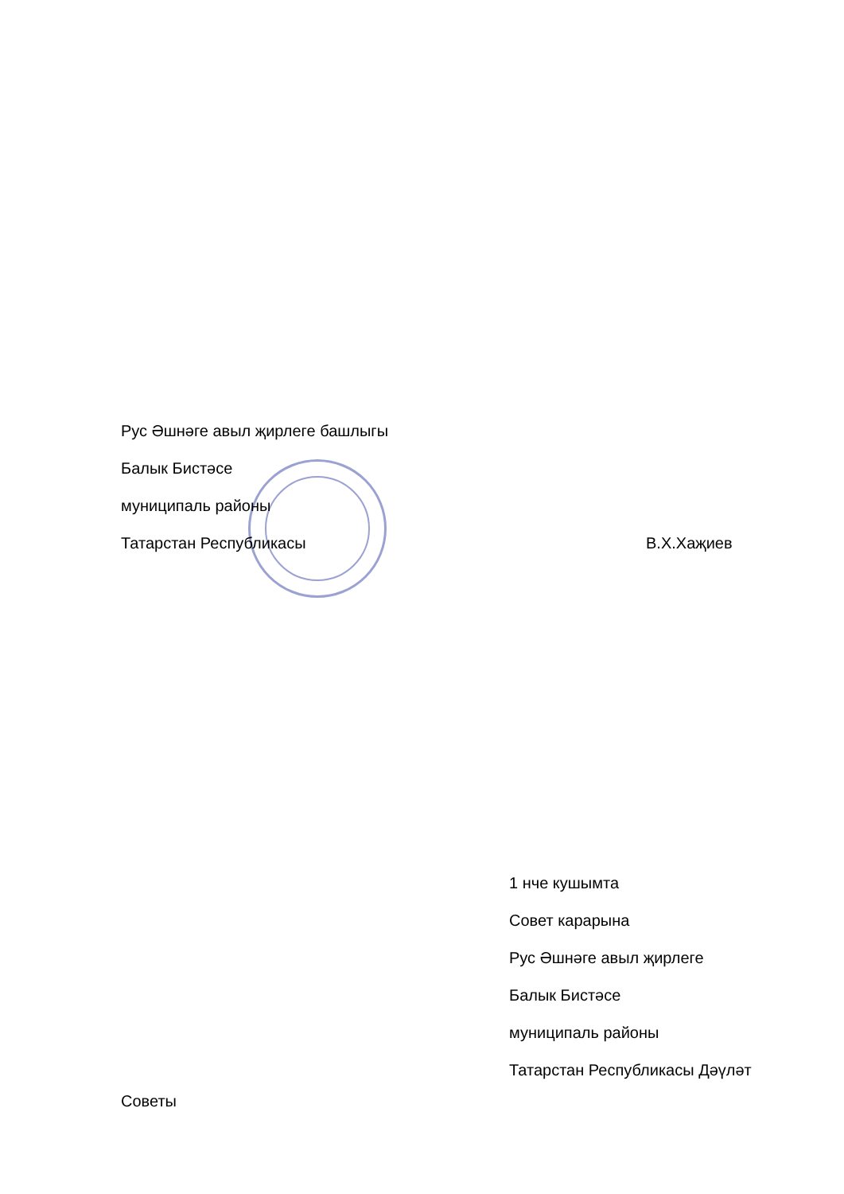Рус Әшнәге авыл җирлеге башлыгы
Балык Бистәсе
муниципаль районы
Татарстан Республикасы В.Х.Хаҗиев
1 нче кушымта
Совет карарына
Рус Әшнәге авыл җирлеге
Балык Бистәсе
муниципаль районы
Татарстан Республикасы Дәүләт
Советы